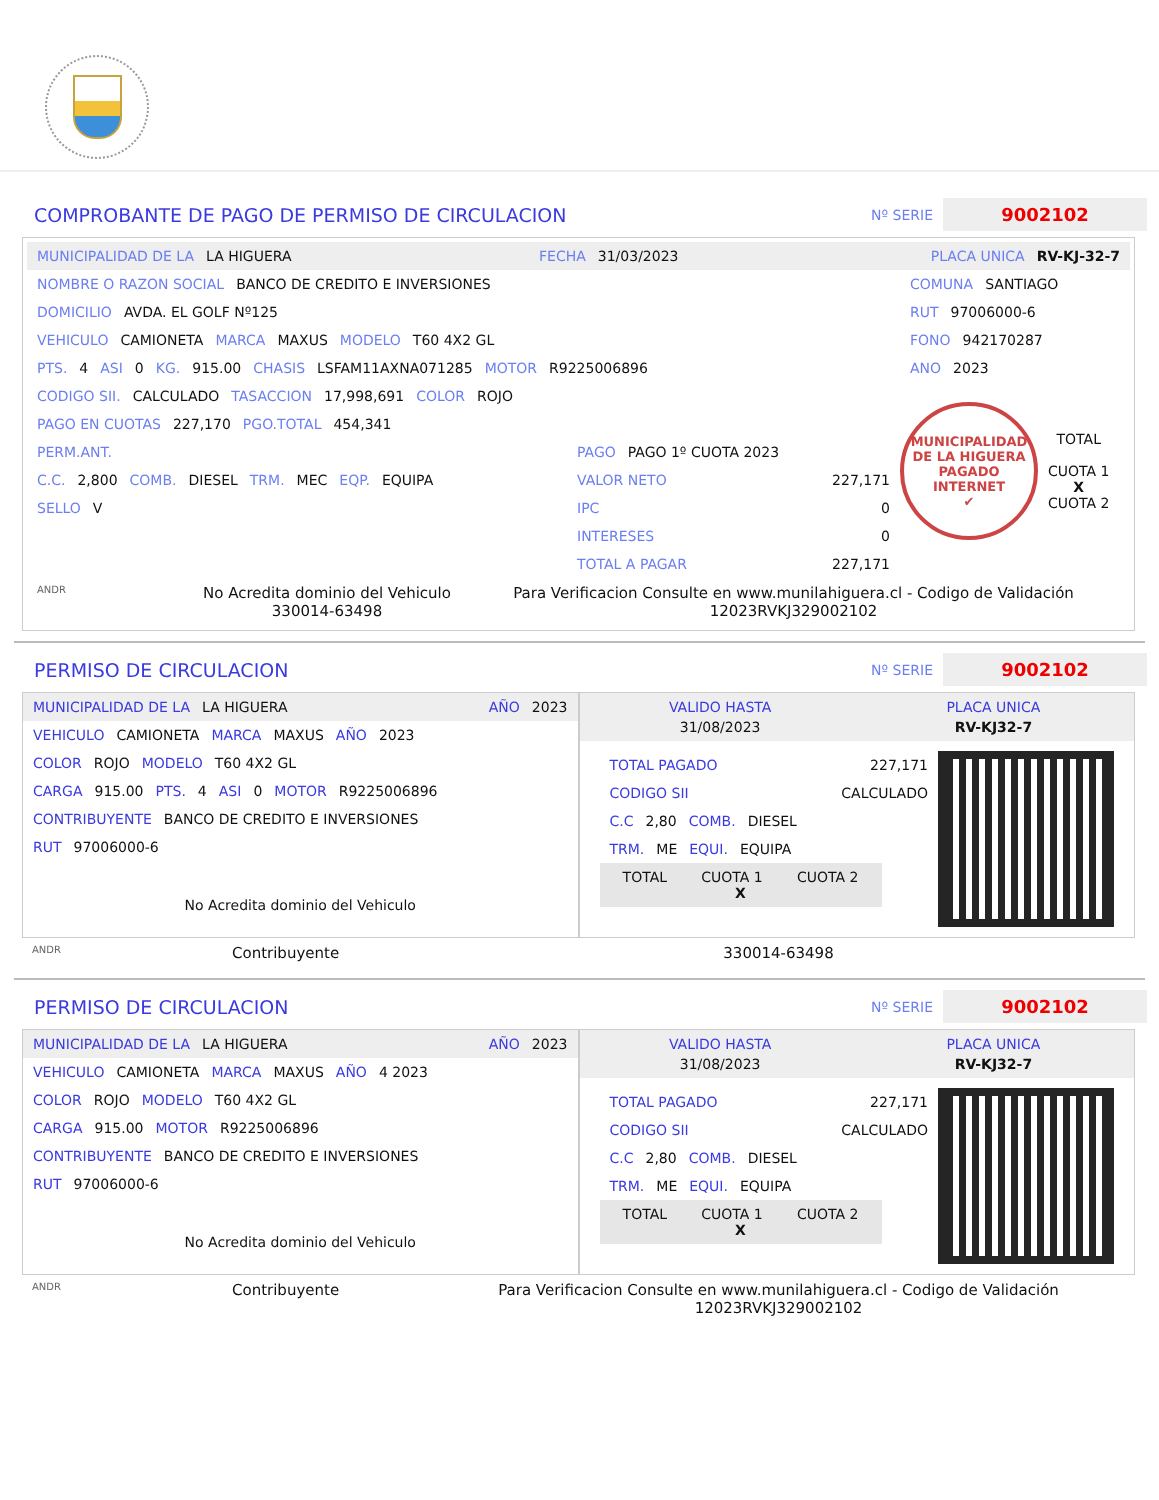COMPROBANTE DE PAGO DE PERMISO DE CIRCULACION
Nº SERIE 9002102
MUNICIPALIDAD DE LA LA HIGUERA FECHA 31/03/2023 PLACA UNICA RV-KJ-32-7
NOMBRE O RAZON SOCIAL BANCO DE CREDITO E INVERSIONES
DOMICILIO AVDA. EL GOLF Nº125
VEHICULO CAMIONETA MARCA MAXUS MODELO T60 4X2 GL
PTS. 4 ASI 0 KG. 915.00 CHASIS LSFAM11AXNA071285 MOTOR R9225006896
CODIGO SII. CALCULADO TASACCION 17,998,691 COLOR ROJO
PAGO EN CUOTAS 227,170 PGO.TOTAL 454,341
PERM.ANT.
C.C. 2,800 COMB. DIESEL TRM. MEC EQP. EQUIPA
SELLO V
PAGO PAGO 1º CUOTA 2023
VALOR NETO 227,171
IPC 0
INTERESES 0
TOTAL A PAGAR 227,171
COMUNA SANTIAGO
RUT 97006000-6
FONO 942170287
ANO 2023
MUNICIPALIDAD DE LA HIGUERA
PAGADO INTERNET
✔
TOTAL
CUOTA 1
X
CUOTA 2
ANDR No Acredita dominio del Vehiculo
330014-63498 Para Verificacion Consulte en www.munilahiguera.cl - Codigo de Validación
12023RVKJ329002102
PERMISO DE CIRCULACION
Nº SERIE 9002102
MUNICIPALIDAD DE LA LA HIGUERA AÑO 2023
VEHICULO CAMIONETA MARCA MAXUS AÑO 2023
COLOR ROJO MODELO T60 4X2 GL
CARGA 915.00 PTS. 4 ASI 0 MOTOR R9225006896
CONTRIBUYENTE BANCO DE CREDITO E INVERSIONES
RUT 97006000-6
No Acredita dominio del Vehiculo
VALIDO HASTA
31/08/2023 PLACA UNICA
RV-KJ32-7
TOTAL PAGADO 227,171
CODIGO SII CALCULADO
C.C 2,80 COMB. DIESEL
TRM. ME EQUI. EQUIPA
TOTAL CUOTA 1 CUOTA 2 X
ANDR Contribuyente 330014-63498
PERMISO DE CIRCULACION
Nº SERIE 9002102
MUNICIPALIDAD DE LA LA HIGUERA AÑO 2023
VEHICULO CAMIONETA MARCA MAXUS AÑO 4 2023
COLOR ROJO MODELO T60 4X2 GL
CARGA 915.00 MOTOR R9225006896
CONTRIBUYENTE BANCO DE CREDITO E INVERSIONES
RUT 97006000-6
No Acredita dominio del Vehiculo
VALIDO HASTA
31/08/2023 PLACA UNICA
RV-KJ32-7
TOTAL PAGADO 227,171
CODIGO SII CALCULADO
C.C 2,80 COMB. DIESEL
TRM. ME EQUI. EQUIPA
TOTAL CUOTA 1 CUOTA 2 X
ANDR Contribuyente Para Verificacion Consulte en www.munilahiguera.cl - Codigo de Validación
12023RVKJ329002102